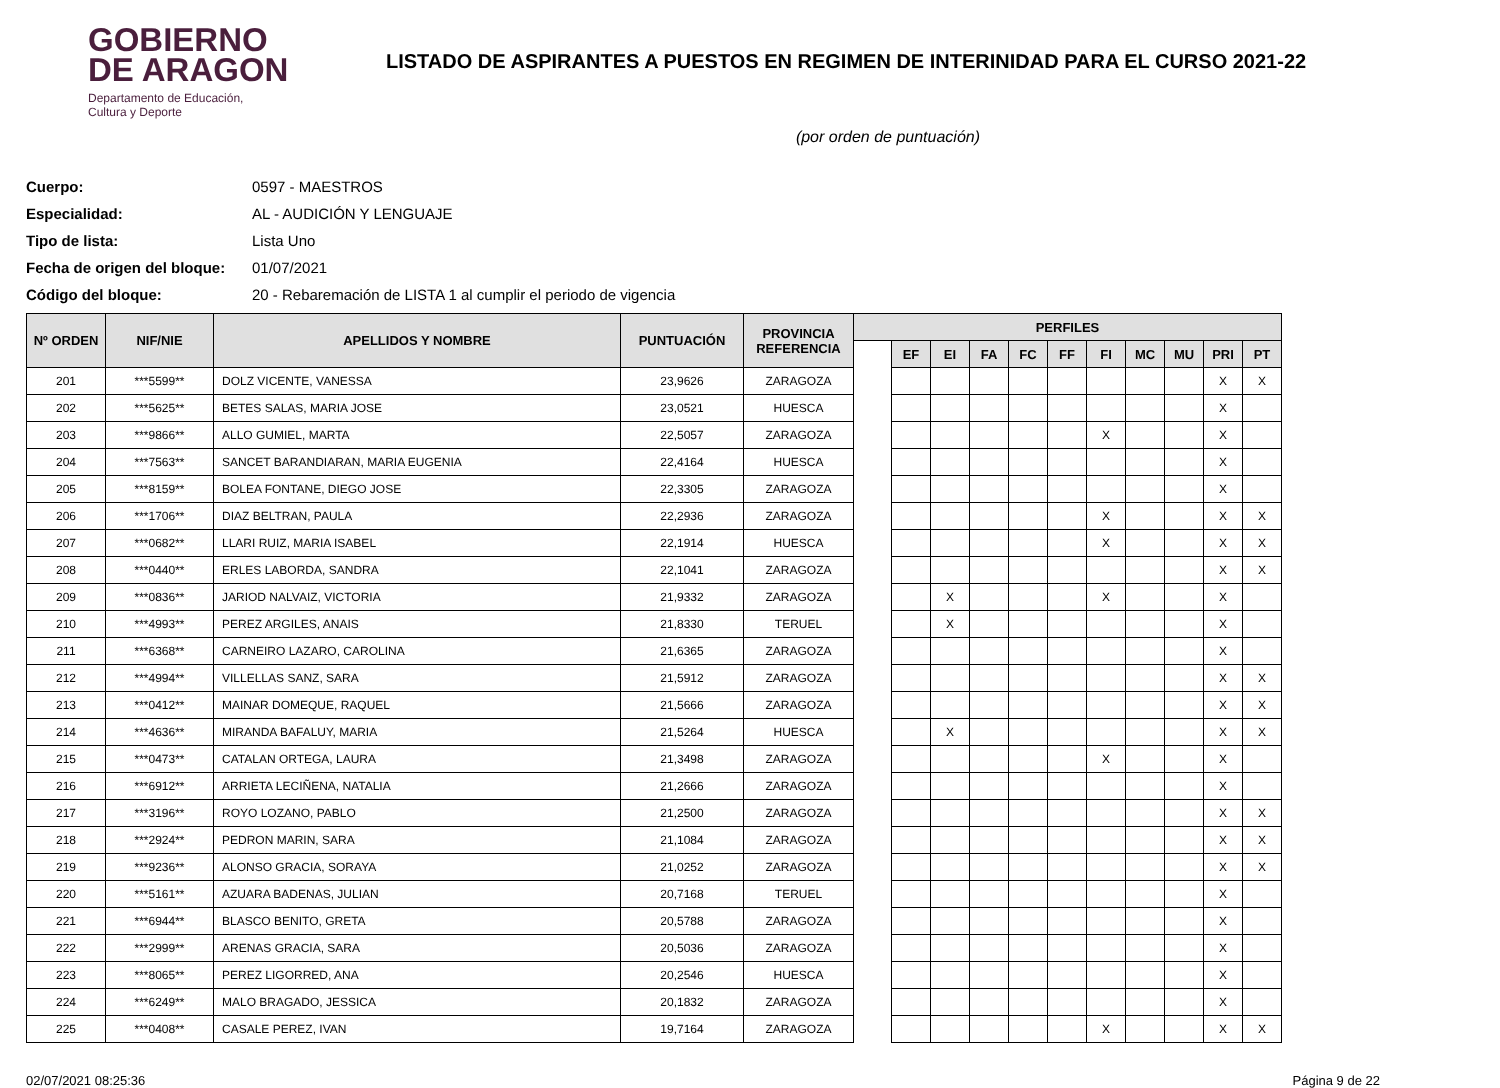GOBIERNO
DE ARAGON
Departamento de Educación,
Cultura y Deporte
LISTADO DE ASPIRANTES A PUESTOS EN REGIMEN DE INTERINIDAD PARA EL CURSO 2021-22
(por orden de puntuación)
Cuerpo: 0597 - MAESTROS
Especialidad: AL - AUDICIÓN Y LENGUAJE
Tipo de lista: Lista Uno
Fecha de origen del bloque: 01/07/2021
Código del bloque: 20 - Rebaremación de LISTA 1 al cumplir el periodo de vigencia
| Nº ORDEN | NIF/NIE | APELLIDOS Y NOMBRE | PUNTUACIÓN | PROVINCIA REFERENCIA | PERFILES | | | | | | | | | | |
| --- | --- | --- | --- | --- | --- | --- | --- | --- | --- | --- | --- | --- | --- | --- | --- |
| | | | | | | EF | EI | FA | FC | FF | FI | MC | MU | PRI | PT |
| 201 | ***5599** | DOLZ VICENTE, VANESSA | 23,9626 | ZARAGOZA | | | | | | | | | | X | X |
| 202 | ***5625** | BETES SALAS, MARIA JOSE | 23,0521 | HUESCA | | | | | | | | | | X | |
| 203 | ***9866** | ALLO GUMIEL, MARTA | 22,5057 | ZARAGOZA | | | | | | | X | | | X | |
| 204 | ***7563** | SANCET BARANDIARAN, MARIA EUGENIA | 22,4164 | HUESCA | | | | | | | | | | X | |
| 205 | ***8159** | BOLEA FONTANE, DIEGO JOSE | 22,3305 | ZARAGOZA | | | | | | | | | | X | |
| 206 | ***1706** | DIAZ BELTRAN, PAULA | 22,2936 | ZARAGOZA | | | | | | | X | | | X | X |
| 207 | ***0682** | LLARI RUIZ, MARIA ISABEL | 22,1914 | HUESCA | | | | | | | X | | | X | X |
| 208 | ***0440** | ERLES LABORDA, SANDRA | 22,1041 | ZARAGOZA | | | | | | | | | | X | X |
| 209 | ***0836** | JARIOD NALVAIZ, VICTORIA | 21,9332 | ZARAGOZA | | | X | | | | X | | | X | |
| 210 | ***4993** | PEREZ ARGILES, ANAIS | 21,8330 | TERUEL | | | X | | | | | | | X | |
| 211 | ***6368** | CARNEIRO LAZARO, CAROLINA | 21,6365 | ZARAGOZA | | | | | | | | | | X | |
| 212 | ***4994** | VILLELLAS SANZ, SARA | 21,5912 | ZARAGOZA | | | | | | | | | | X | X |
| 213 | ***0412** | MAINAR DOMEQUE, RAQUEL | 21,5666 | ZARAGOZA | | | | | | | | | | X | X |
| 214 | ***4636** | MIRANDA BAFALUY, MARIA | 21,5264 | HUESCA | | | X | | | | | | | X | X |
| 215 | ***0473** | CATALAN ORTEGA, LAURA | 21,3498 | ZARAGOZA | | | | | | | X | | | X | |
| 216 | ***6912** | ARRIETA LECIÑENA, NATALIA | 21,2666 | ZARAGOZA | | | | | | | | | | X | |
| 217 | ***3196** | ROYO LOZANO, PABLO | 21,2500 | ZARAGOZA | | | | | | | | | | X | X |
| 218 | ***2924** | PEDRON MARIN, SARA | 21,1084 | ZARAGOZA | | | | | | | | | | X | X |
| 219 | ***9236** | ALONSO GRACIA, SORAYA | 21,0252 | ZARAGOZA | | | | | | | | | | X | X |
| 220 | ***5161** | AZUARA BADENAS, JULIAN | 20,7168 | TERUEL | | | | | | | | | | X | |
| 221 | ***6944** | BLASCO BENITO, GRETA | 20,5788 | ZARAGOZA | | | | | | | | | | X | |
| 222 | ***2999** | ARENAS GRACIA, SARA | 20,5036 | ZARAGOZA | | | | | | | | | | X | |
| 223 | ***8065** | PEREZ LIGORRED, ANA | 20,2546 | HUESCA | | | | | | | | | | X | |
| 224 | ***6249** | MALO BRAGADO, JESSICA | 20,1832 | ZARAGOZA | | | | | | | | | | X | |
| 225 | ***0408** | CASALE PEREZ, IVAN | 19,7164 | ZARAGOZA | | | | | | | X | | | X | X |
02/07/2021 08:25:36 Página 9 de 22